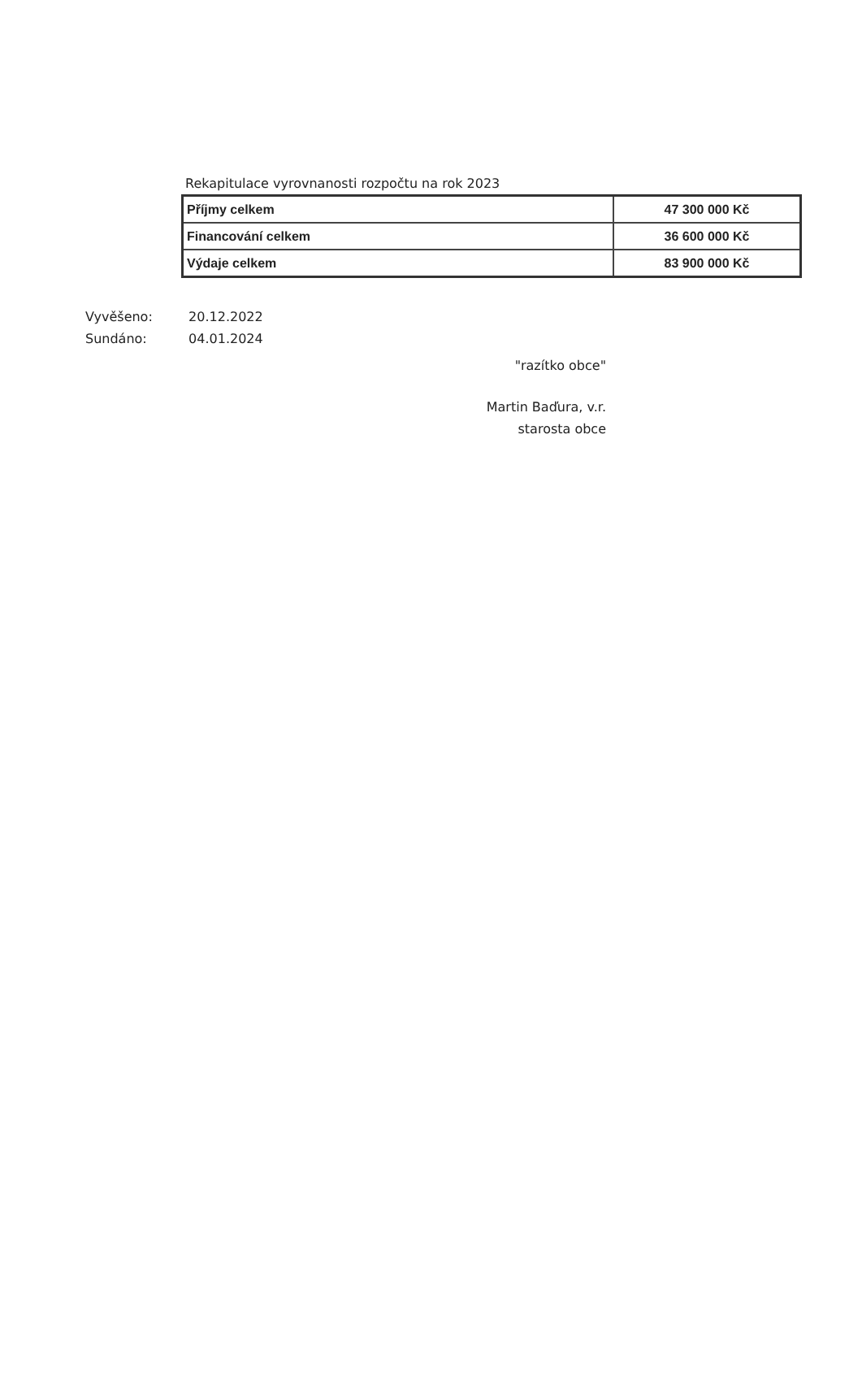Rekapitulace vyrovnanosti rozpočtu na rok 2023
| Příjmy celkem | 47 300 000 Kč |
| Financování celkem | 36 600 000 Kč |
| Výdaje celkem | 83 900 000 Kč |
Vyvěšeno: 20.12.2022
Sundáno: 04.01.2024
"razítko obce"
Martin Baďura, v.r.
starosta obce